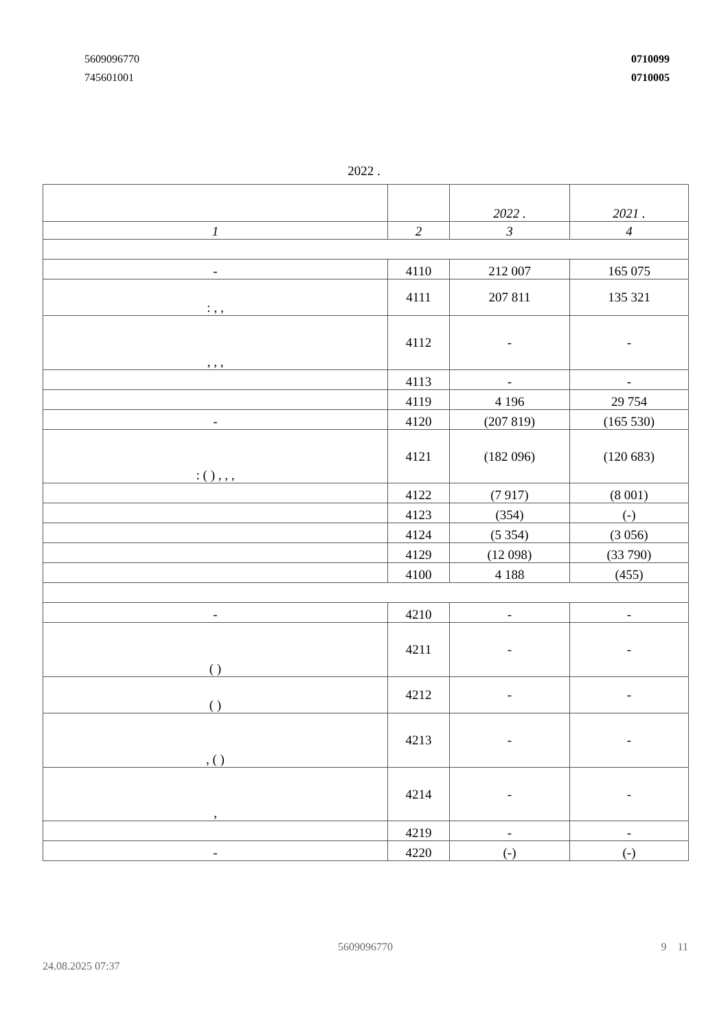5609096770 0710099
745601001 0710005
2022 .
| | | 2022 . | 2021 . |
| --- | --- | --- | --- |
| 1 | 2 | 3 | 4 |
| - | 4110 | 212 007 | 165 075 |
| : , , | 4111 | 207 811 | 135 321 |
| , , , | 4112 | - | - |
| | 4113 | - | - |
| | 4119 | 4 196 | 29 754 |
| - | 4120 | (207 819) | (165 530) |
| : ( ) , , , | 4121 | (182 096) | (120 683) |
| | 4122 | (7 917) | (8 001) |
| | 4123 | (354) | (-) |
| | 4124 | (5 354) | (3 056) |
| | 4129 | (12 098) | (33 790) |
| | 4100 | 4 188 | (455) |
| - | 4210 | - | - |
| ( ) | 4211 | - | - |
| ( ) | 4212 | - | - |
| , ( ) | 4213 | - | - |
| , | 4214 | - | - |
| | 4219 | - | - |
| - | 4220 | (-) | (-) |
5609096770 9 11
24.08.2025 07:37